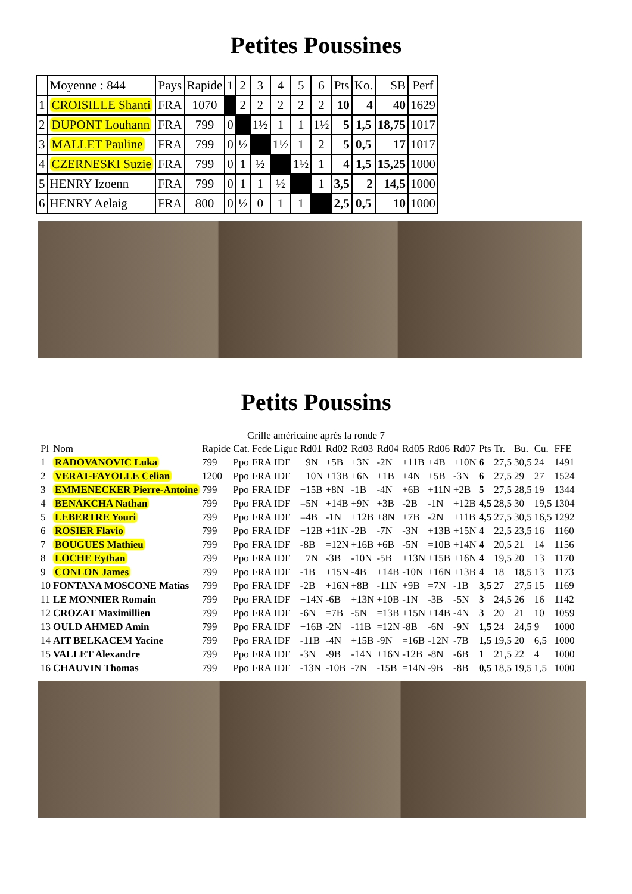Petites Poussines
| | Moyenne : 844 | Pays | Rapide | 1 | 2 | 3 | 4 | 5 | 6 | Pts | Ko. | SB | Perf |
| 1 | CROISILLE Shanti | FRA | 1070 | | 2 | 2 | 2 | 2 | 2 | 10 | 4 | 40 | 1629 |
| 2 | DUPONT Louhann | FRA | 799 | 0 | | 1½ | 1 | 1 | 1½ | 5 | 1,5 | 18,75 | 1017 |
| 3 | MALLET Pauline | FRA | 799 | 0 | ½ | | 1½ | 1 | 2 | 5 | 0,5 | 17 | 1017 |
| 4 | CZERNESKI Suzie | FRA | 799 | 0 | 1 | ½ | | 1½ | 1 | 4 | 1,5 | 15,25 | 1000 |
| 5 | HENRY Izoenn | FRA | 799 | 0 | 1 | 1 | ½ | | 1 | 3,5 | 2 | 14,5 | 1000 |
| 6 | HENRY Aelaig | FRA | 800 | 0 | ½ | 0 | 1 | 1 | | 2,5 | 0,5 | 10 | 1000 |
Petits Poussins
Grille américaine après la ronde 7
| Pl | Nom | Rapide | Cat. | Fede | Ligue | Rd01 | Rd02 | Rd03 | Rd04 | Rd05 | Rd06 | Rd07 | Pts | Tr. | Bu. | Cu. | FFE |
| 1 | RADOVANOVIC Luka | 799 | Ppo | FRA | IDF | +9N | +5B | +3N | -2N | +11B | +4B | +10N | 6 | 27,5 | 30,5 | 24 | 1491 |
| 2 | VERAT-FAYOLLE Celian | 1200 | Ppo | FRA | IDF | +10N | +13B | +6N | +1B | +4N | +5B | -3N | 6 | 27,5 | 29 | 27 | 1524 |
| 3 | EMMENECKER Pierre-Antoine | 799 | Ppo | FRA | IDF | +15B | +8N | -1B | -4N | +6B | +11N | +2B | 5 | 27,5 | 28,5 | 19 | 1344 |
| 4 | BENAKCHA Nathan | 799 | Ppo | FRA | IDF | =5N | +14B | +9N | +3B | -2B | -1N | +12B | 4,5 | 28,5 | 30 | 19,5 | 1304 |
| 5 | LEBERTRE Youri | 799 | Ppo | FRA | IDF | =4B | -1N | +12B | +8N | +7B | -2N | +11B | 4,5 | 27,5 | 30,5 | 16,5 | 1292 |
| 6 | ROSIER Flavio | 799 | Ppo | FRA | IDF | +12B | +11N | -2B | -7N | -3N | +13B | +15N | 4 | 22,5 | 23,5 | 16 | 1160 |
| 7 | BOUGUES Mathieu | 799 | Ppo | FRA | IDF | -8B | =12N | +16B | +6B | -5N | =10B | +14N | 4 | 20,5 | 21 | 14 | 1156 |
| 8 | LOCHE Eythan | 799 | Ppo | FRA | IDF | +7N | -3B | -10N | -5B | +13N | +15B | +16N | 4 | 19,5 | 20 | 13 | 1170 |
| 9 | CONLON James | 799 | Ppo | FRA | IDF | -1B | +15N | -4B | +14B | -10N | +16N | +13B | 4 | 18 | 18,5 | 13 | 1173 |
| 10 | FONTANA MOSCONE Matias | 799 | Ppo | FRA | IDF | -2B | +16N | +8B | -11N | +9B | =7N | -1B | 3,5 | 27 | 27,5 | 15 | 1169 |
| 11 | LE MONNIER Romain | 799 | Ppo | FRA | IDF | +14N | -6B | +13N | +10B | -1N | -3B | -5N | 3 | 24,5 | 26 | 16 | 1142 |
| 12 | CROZAT Maximillien | 799 | Ppo | FRA | IDF | -6N | =7B | -5N | =13B | +15N | +14B | -4N | 3 | 20 | 21 | 10 | 1059 |
| 13 | OULD AHMED Amin | 799 | Ppo | FRA | IDF | +16B | -2N | -11B | =12N | -8B | -6N | -9N | 1,5 | 24 | 24,5 | 9 | 1000 |
| 14 | AIT BELKACEM Yacine | 799 | Ppo | FRA | IDF | -11B | -4N | +15B | -9N | =16B | -12N | -7B | 1,5 | 19,5 | 20 | 6,5 | 1000 |
| 15 | VALLET Alexandre | 799 | Ppo | FRA | IDF | -3N | -9B | -14N | +16N | -12B | -8N | -6B | 1 | 21,5 | 22 | 4 | 1000 |
| 16 | CHAUVIN Thomas | 799 | Ppo | FRA | IDF | -13N | -10B | -7N | -15B | =14N | -9B | -8B | 0,5 | 18,5 | 19,5 | 1,5 | 1000 |